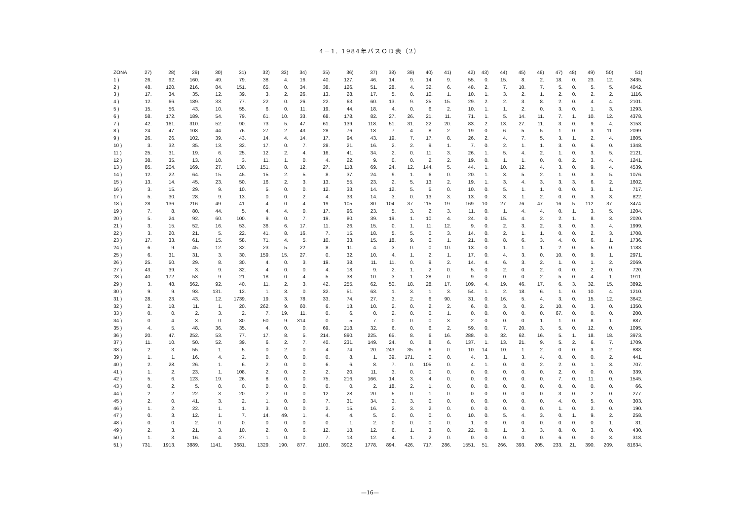4－1. 1984年バスＯＤ表（2）
| ZONA | 27) | 28) | 29) | 30) | 31) | 32) | 33) | 34) | 35) | 36) | 37) | 38) | 39) | 40) | 41) | 42) | 43) | 44) | 45) | 46) | 47) | 48) | 49) | 50) | 51) |
| --- | --- | --- | --- | --- | --- | --- | --- | --- | --- | --- | --- | --- | --- | --- | --- | --- | --- | --- | --- | --- | --- | --- | --- | --- | --- |
| 1 ) | 26. | 92. | 160. | 49. | 79. | 38. | 4. | 16. | 40. | 127. | 46. | 14. | 9. | 14. | 9. | 55. | 0. | 15. | 8. | 2. | 18. | 0. | 23. | 12. | 3435. |
| 2 ) | 48. | 120. | 216. | 84. | 151. | 65. | 0. | 34. | 38. | 126. | 51. | 28. | 4. | 32. | 6. | 48. | 2. | 7. | 10. | 7. | 5. | 0. | 5. | 5. | 4042. |
| 3 ) | 17. | 34. | 35. | 12. | 39. | 3. | 2. | 26. | 13. | 28. | 17. | 5. | 0. | 10. | 1. | 10. | 1. | 3. | 2. | 1. | 2. | 0. | 2. | 2. | 1116. |
| 4 ) | 12. | 66. | 189. | 33. | 77. | 22. | 0. | 26. | 22. | 63. | 60. | 13. | 9. | 25. | 15. | 29. | 2. | 2. | 3. | 8. | 2. | 0. | 4. | 4. | 2101. |
| 5 ) | 15. | 56. | 43. | 10. | 55. | 6. | 0. | 11. | 19. | 44. | 18. | 4. | 0. | 6. | 2. | 10. | 1. | 1. | 2. | 0. | 3. | 0. | 1. | 3. | 1293. |
| 6 ) | 58. | 172. | 189. | 54. | 79. | 61. | 10. | 33. | 68. | 178. | 82. | 27. | 26. | 21. | 11. | 71. | 1. | 5. | 14. | 11. | 7. | 1. | 10. | 12. | 4378. |
| 7 ) | 42. | 161. | 310. | 52. | 90. | 73. | 5. | 47. | 61. | 139. | 118. | 51. | 31. | 22. | 20. | 83. | 2. | 13. | 27. | 11. | 3. | 0. | 9. | 4. | 3153. |
| 8 ) | 24. | 47. | 108. | 44. | 76. | 27. | 2. | 43. | 28. | 76. | 18. | 7. | 4. | 8. | 2. | 19. | 0. | 6. | 5. | 5. | 1. | 0. | 3. | 11. | 2099. |
| 9 ) | 26. | 26. | 102. | 39. | 43. | 14. | 4. | 14. | 17. | 94. | 43. | 19. | 7. | 17. | 8. | 26. | 2. | 4. | 7. | 5. | 3. | 1. | 2. | 4. | 1805. |
| 10 ) | 3. | 32. | 35. | 13. | 32. | 17. | 0. | 7. | 28. | 21. | 16. | 2. | 2. | 9. | 1. | 7. | 0. | 2. | 1. | 1. | 3. | 0. | 6. | 0. | 1348. |
| 11 ) | 25. | 31. | 19. | 6. | 25. | 12. | 2. | 4. | 16. | 41. | 34. | 2. | 0. | 11. | 3. | 26. | 1. | 5. | 4. | 2. | 1. | 0. | 3. | 5. | 2121. |
| 12 ) | 38. | 35. | 13. | 10. | 3. | 11. | 1. | 0. | 4. | 22. | 9. | 0. | 0. | 2. | 2. | 19. | 0. | 1. | 1. | 0. | 0. | 2. | 3. | 4. | 1241. |
| 13 ) | 85. | 204. | 169. | 27. | 130. | 151. | 8. | 12. | 27. | 118. | 69. | 24. | 12. | 144. | 5. | 44. | 1. | 10. | 12. | 4. | 3. | 0. | 9. | 4. | 4539. |
| 14 ) | 12. | 22. | 64. | 15. | 45. | 15. | 2. | 5. | 8. | 37. | 24. | 9. | 1. | 6. | 0. | 20. | 1. | 3. | 5. | 2. | 1. | 0. | 3. | 5. | 1076. |
| 15 ) | 13. | 14. | 45. | 23. | 50. | 16. | 2. | 3. | 13. | 55. | 23. | 2. | 5. | 13. | 2. | 19. | 1. | 3. | 4. | 3. | 3. | 3. | 6. | 2. | 1602. |
| 16 ) | 3. | 15. | 29. | 9. | 10. | 5. | 0. | 0. | 12. | 33. | 14. | 12. | 5. | 5. | 0. | 10. | 0. | 5. | 1. | 1. | 0. | 0. | 3. | 1. | 717. |
| 17 ) | 5. | 30. | 28. | 9. | 13. | 0. | 0. | 2. | 4. | 33. | 14. | 3. | 0. | 13. | 3. | 13. | 0. | 3. | 1. | 2. | 0. | 0. | 3. | 3. | 822. |
| 18 ) | 28. | 136. | 216. | 49. | 41. | 4. | 0. | 4. | 19. | 105. | 80. | 104. | 37. | 115. | 19. | 169. | 10. | 27. | 76. | 47. | 16. | 5. | 112. | 37. | 3474. |
| 19 ) | 7. | 8. | 80. | 44. | 5. | 4. | 4. | 0. | 17. | 96. | 23. | 5. | 3. | 2. | 3. | 11. | 0. | 1. | 4. | 4. | 0. | 1. | 3. | 5. | 1204. |
| 20 ) | 5. | 24. | 92. | 60. | 100. | 9. | 0. | 7. | 19. | 80. | 39. | 19. | 1. | 10. | 4. | 24. | 0. | 15. | 4. | 2. | 2. | 1. | 8. | 3. | 2020. |
| 21 ) | 3. | 15. | 52. | 16. | 53. | 36. | 6. | 17. | 11. | 26. | 15. | 0. | 1. | 11. | 12. | 9. | 0. | 2. | 3. | 2. | 3. | 0. | 3. | 4. | 1999. |
| 22 ) | 3. | 20. | 21. | 5. | 22. | 41. | 8. | 16. | 7. | 15. | 18. | 5. | 5. | 0. | 3. | 14. | 0. | 2. | 1. | 1. | 0. | 0. | 2. | 3. | 1708. |
| 23 ) | 17. | 33. | 61. | 15. | 58. | 71. | 4. | 5. | 10. | 33. | 15. | 18. | 9. | 0. | 1. | 21. | 0. | 8. | 6. | 3. | 4. | 0. | 6. | 1. | 1736. |
| 24 ) | 6. | 9. | 45. | 12. | 32. | 23. | 5. | 22. | 8. | 11. | 4. | 3. | 0. | 0. | 10. | 13. | 0. | 1. | 1. | 1. | 2. | 0. | 5. | 0. | 1183. |
| 25 ) | 6. | 31. | 31. | 3. | 30. | 159. | 15. | 27. | 0. | 32. | 10. | 4. | 1. | 2. | 1. | 17. | 0. | 4. | 3. | 0. | 10. | 0. | 9. | 1. | 2971. |
| 26 ) | 25. | 50. | 29. | 8. | 30. | 4. | 0. | 3. | 19. | 38. | 11. | 11. | 0. | 9. | 2. | 14. | 4. | 6. | 3. | 2. | 1. | 0. | 1. | 2. | 2069. |
| 27 ) | 43. | 39. | 3. | 9. | 32. | 4. | 0. | 0. | 4. | 18. | 9. | 2. | 1. | 2. | 0. | 5. | 0. | 2. | 0. | 2. | 0. | 0. | 2. | 0. | 720. |
| 28 ) | 40. | 172. | 53. | 9. | 21. | 18. | 0. | 4. | 5. | 38. | 10. | 3. | 1. | 28. | 0. | 9. | 0. | 0. | 0. | 2. | 5. | 0. | 4. | 1. | 1911. |
| 29 ) | 3. | 48. | 562. | 92. | 40. | 11. | 2. | 3. | 42. | 255. | 62. | 50. | 18. | 28. | 17. | 109. | 4. | 19. | 46. | 17. | 6. | 3. | 32. | 15. | 3892. |
| 30 ) | 9. | 9. | 93. | 131. | 12. | 1. | 3. | 0. | 32. | 51. | 63. | 1. | 3. | 1. | 3. | 54. | 1. | 2. | 18. | 6. | 1. | 0. | 10. | 4. | 1210. |
| 31 ) | 28. | 23. | 43. | 12. | 1739. | 19. | 3. | 78. | 33. | 74. | 27. | 3. | 2. | 6. | 90. | 31. | 0. | 16. | 5. | 4. | 3. | 0. | 15. | 12. | 3642. |
| 32 ) | 2. | 18. | 11. | 1. | 20. | 262. | 9. | 60. | 6. | 13. | 10. | 2. | 0. | 2. | 2. | 6. | 0. | 3. | 0. | 2. | 10. | 0. | 3. | 0. | 1350. |
| 33 ) | 0. | 0. | 2. | 3. | 2. | 7. | 19. | 11. | 0. | 6. | 0. | 2. | 0. | 0. | 1. | 0. | 0. | 0. | 0. | 0. | 67. | 0. | 0. | 0. | 200. |
| 34 ) | 0. | 4. | 3. | 0. | 80. | 60. | 9. | 314. | 0. | 5. | 7. | 0. | 0. | 0. | 3. | 2. | 0. | 0. | 0. | 1. | 1. | 0. | 8. | 1. | 887. |
| 35 ) | 4. | 5. | 48. | 36. | 35. | 4. | 0. | 0. | 69. | 218. | 32. | 6. | 0. | 6. | 2. | 59. | 0. | 7. | 20. | 3. | 5. | 0. | 12. | 0. | 1095. |
| 36 ) | 20. | 47. | 252. | 53. | 77. | 17. | 8. | 5. | 214. | 890. | 225. | 65. | 8. | 6. | 16. | 288. | 0. | 32. | 62. | 16. | 5. | 1. | 18. | 18. | 3973. |
| 37 ) | 11. | 10. | 50. | 52. | 39. | 6. | 2. | 7. | 40. | 231. | 149. | 24. | 0. | 8. | 6. | 137. | 1. | 13. | 21. | 9. | 5. | 2. | 6. | 7. | 1709. |
| 38 ) | 2. | 3. | 55. | 1. | 5. | 0. | 2. | 0. | 4. | 74. | 20. | 243. | 35. | 6. | 0. | 10. | 14. | 10. | 1. | 2. | 0. | 0. | 3. | 2. | 888. |
| 39 ) | 1. | 1. | 16. | 4. | 2. | 0. | 0. | 0. | 0. | 8. | 1. | 39. | 171. | 0. | 0. | 4. | 3. | 1. | 3. | 4. | 0. | 0. | 0. | 2. | 441. |
| 40 ) | 2. | 28. | 26. | 1. | 6. | 2. | 0. | 0. | 6. | 6. | 8. | 7. | 0. | 105. | 0. | 4. | 1. | 0. | 0. | 2. | 2. | 0. | 1. | 3. | 707. |
| 41 ) | 1. | 2. | 23. | 1. | 108. | 2. | 0. | 2. | 2. | 20. | 11. | 3. | 0. | 0. | 0. | 0. | 0. | 0. | 0. | 0. | 2. | 0. | 0. | 0. | 339. |
| 42 ) | 5. | 6. | 123. | 19. | 26. | 8. | 0. | 0. | 75. | 216. | 166. | 14. | 3. | 4. | 0. | 0. | 0. | 0. | 0. | 0. | 7. | 0. | 11. | 0. | 1545. |
| 43 ) | 0. | 2. | 5. | 0. | 0. | 0. | 0. | 0. | 0. | 0. | 2. | 18. | 2. | 1. | 0. | 0. | 0. | 0. | 0. | 0. | 0. | 0. | 0. | 0. | 66. |
| 44 ) | 2. | 2. | 22. | 3. | 20. | 2. | 0. | 0. | 12. | 28. | 20. | 5. | 0. | 1. | 0. | 0. | 0. | 0. | 0. | 0. | 3. | 0. | 2. | 0. | 277. |
| 45 ) | 2. | 0. | 41. | 3. | 2. | 1. | 0. | 0. | 7. | 31. | 34. | 3. | 3. | 0. | 0. | 0. | 0. | 0. | 0. | 0. | 4. | 0. | 5. | 0. | 303. |
| 46 ) | 1. | 2. | 22. | 1. | 1. | 3. | 0. | 0. | 2. | 15. | 16. | 2. | 3. | 2. | 0. | 0. | 0. | 0. | 0. | 0. | 1. | 0. | 2. | 0. | 190. |
| 47 ) | 0. | 3. | 12. | 1. | 7. | 14. | 49. | 1. | 4. | 4. | 5. | 0. | 0. | 0. | 0. | 10. | 0. | 5. | 4. | 3. | 0. | 1. | 9. | 2. | 258. |
| 48 ) | 0. | 0. | 2. | 0. | 0. | 0. | 0. | 0. | 0. | 1. | 2. | 0. | 0. | 0. | 0. | 1. | 0. | 0. | 0. | 0. | 0. | 0. | 0. | 1. | 31. |
| 49 ) | 2. | 3. | 21. | 3. | 10. | 2. | 0. | 6. | 12. | 18. | 12. | 6. | 1. | 3. | 0. | 22. | 0. | 1. | 3. | 3. | 8. | 0. | 3. | 0. | 430. |
| 50 ) | 1. | 3. | 16. | 4. | 27. | 1. | 0. | 0. | 7. | 13. | 12. | 4. | 1. | 2. | 0. | 0. | 0. | 0. | 0. | 0. | 6. | 0. | 0. | 3. | 318. |
| 51 ) | 731. | 1913. | 3889. | 1141. | 3681. | 1329. | 190. | 877. | 1103. | 3902. | 1778. | 894. | 426. | 717. | 286. | 1551. | 51. | 266. | 393. | 205. | 233. | 21. | 390. | 209. | 81634. |
—16—